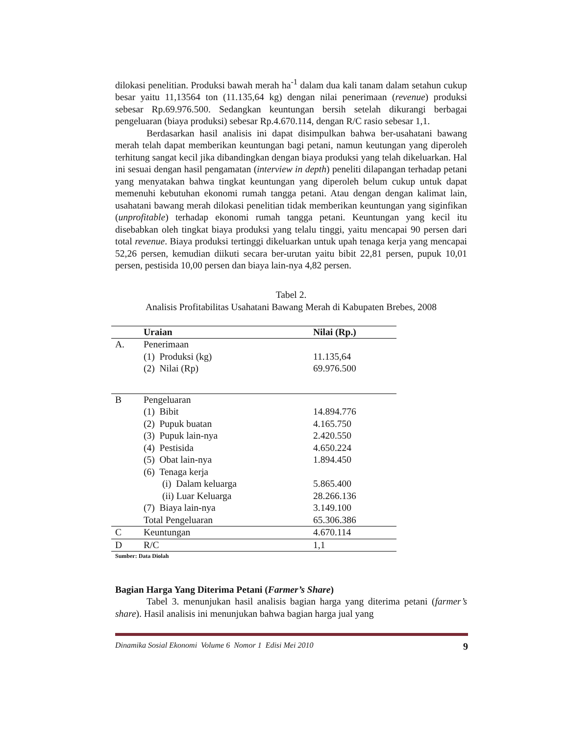dilokasi penelitian. Produksi bawah merah ha<sup>-1</sup> dalam dua kali tanam dalam setahun cukup besar yaitu 11,13564 ton (11.135,64 kg) dengan nilai penerimaan (revenue) produksi sebesar Rp.69.976.500. Sedangkan keuntungan bersih setelah dikurangi berbagai pengeluaran (biaya produksi) sebesar Rp.4.670.114, dengan R/C rasio sebesar 1,1.
Berdasarkan hasil analisis ini dapat disimpulkan bahwa ber-usahatani bawang merah telah dapat memberikan keuntungan bagi petani, namun keutungan yang diperoleh terhitung sangat kecil jika dibandingkan dengan biaya produksi yang telah dikeluarkan. Hal ini sesuai dengan hasil pengamatan (interview in depth) peneliti dilapangan terhadap petani yang menyatakan bahwa tingkat keuntungan yang diperoleh belum cukup untuk dapat memenuhi kebutuhan ekonomi rumah tangga petani. Atau dengan dengan kalimat lain, usahatani bawang merah dilokasi penelitian tidak memberikan keuntungan yang siginfikan (unprofitable) terhadap ekonomi rumah tangga petani. Keuntungan yang kecil itu disebabkan oleh tingkat biaya produksi yang telalu tinggi, yaitu mencapai 90 persen dari total revenue. Biaya produksi tertinggi dikeluarkan untuk upah tenaga kerja yang mencapai 52,26 persen, kemudian diikuti secara ber-urutan yaitu bibit 22,81 persen, pupuk 10,01 persen, pestisida 10,00 persen dan biaya lain-nya 4,82 persen.
Tabel 2.
Analisis Profitabilitas Usahatani Bawang Merah di Kabupaten Brebes, 2008
| | Uraian | Nilai (Rp.) |
| --- | --- | --- |
| A. | Penerimaan | |
| | (1) Produksi (kg) | 11.135,64 |
| | (2) Nilai (Rp) | 69.976.500 |
| B | Pengeluaran | |
| | (1) Bibit | 14.894.776 |
| | (2) Pupuk buatan | 4.165.750 |
| | (3) Pupuk lain-nya | 2.420.550 |
| | (4) Pestisida | 4.650.224 |
| | (5) Obat lain-nya | 1.894.450 |
| | (6) Tenaga kerja | |
| | (i) Dalam keluarga | 5.865.400 |
| | (ii) Luar Keluarga | 28.266.136 |
| | (7) Biaya lain-nya | 3.149.100 |
| | Total Pengeluaran | 65.306.386 |
| C | Keuntungan | 4.670.114 |
| D | R/C | 1,1 |
Sumber: Data Diolah
Bagian Harga Yang Diterima Petani (Farmer’s Share)
Tabel 3. menunjukan hasil analisis bagian harga yang diterima petani (farmer’s share). Hasil analisis ini menunjukan bahwa bagian harga jual yang
Dinamika Sosial Ekonomi Volume 6 Nomor 1 Edisi Mei 2010 9